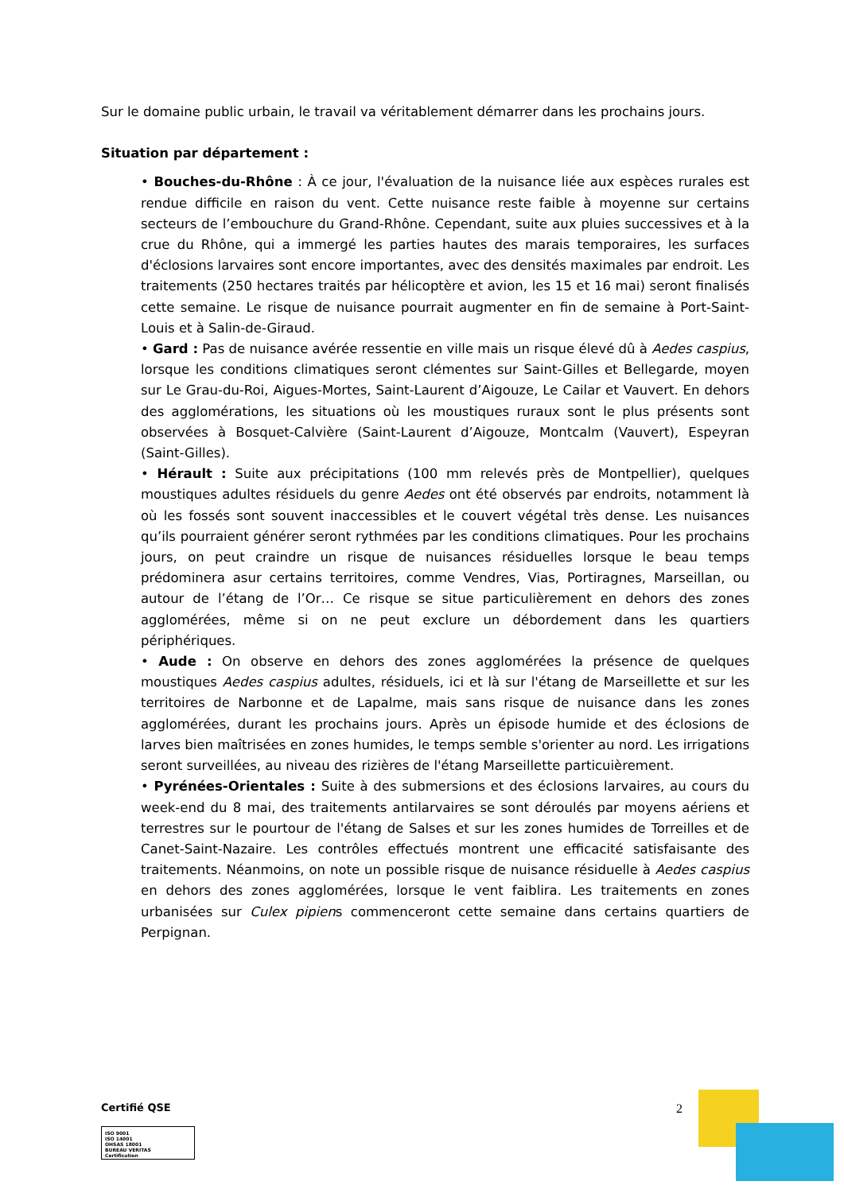Sur le domaine public urbain, le travail va véritablement démarrer dans les prochains jours.
Situation par département :
• Bouches-du-Rhône : À ce jour, l'évaluation de la nuisance liée aux espèces rurales est rendue difficile en raison du vent. Cette nuisance reste faible à moyenne sur certains secteurs de l’embouchure du Grand-Rhône. Cependant, suite aux pluies successives et à la crue du Rhône, qui a immergé les parties hautes des marais temporaires, les surfaces d'éclosions larvaires sont encore importantes, avec des densités maximales par endroit. Les traitements (250 hectares traités par hélicoptère et avion, les 15 et 16 mai) seront finalisés cette semaine. Le risque de nuisance pourrait augmenter en fin de semaine à Port-Saint-Louis et à Salin-de-Giraud.
• Gard : Pas de nuisance avérée ressentie en ville mais un risque élevé dû à Aedes caspius, lorsque les conditions climatiques seront clémentes sur Saint-Gilles et Bellegarde, moyen sur Le Grau-du-Roi, Aigues-Mortes, Saint-Laurent d’Aigouze, Le Cailar et Vauvert. En dehors des agglomérations, les situations où les moustiques ruraux sont le plus présents sont observées à Bosquet-Calvière (Saint-Laurent d’Aigouze, Montcalm (Vauvert), Espeyran (Saint-Gilles).
• Hérault : Suite aux précipitations (100 mm relevés près de Montpellier), quelques moustiques adultes résiduels du genre Aedes ont été observés par endroits, notamment là où les fossés sont souvent inaccessibles et le couvert végétal très dense. Les nuisances qu’ils pourraient générer seront rythmées par les conditions climatiques. Pour les prochains jours, on peut craindre un risque de nuisances résiduelles lorsque le beau temps prédominera asur certains territoires, comme Vendres, Vias, Portiragnes, Marseillan, ou autour de l’étang de l’Or… Ce risque se situe particulièrement en dehors des zones agglomérées, même si on ne peut exclure un débordement dans les quartiers périphériques.
• Aude : On observe en dehors des zones agglomérées la présence de quelques moustiques Aedes caspius adultes, résiduels, ici et là sur l'étang de Marseillette et sur les territoires de Narbonne et de Lapalme, mais sans risque de nuisance dans les zones agglomérées, durant les prochains jours. Après un épisode humide et des éclosions de larves bien maîtrisées en zones humides, le temps semble s'orienter au nord. Les irrigations seront surveillées, au niveau des rizières de l'étang Marseillette particuièrement.
• Pyrénées-Orientales : Suite à des submersions et des éclosions larvaires, au cours du week-end du 8 mai, des traitements antilarvaires se sont déroulés par moyens aériens et terrestres sur le pourtour de l'étang de Salses et sur les zones humides de Torreilles et de Canet-Saint-Nazaire. Les contrôles effectués montrent une efficacité satisfaisante des traitements. Néanmoins, on note un possible risque de nuisance résiduelle à Aedes caspius en dehors des zones agglomérées, lorsque le vent faiblira. Les traitements en zones urbanisées sur Culex pipiens commenceront cette semaine dans certains quartiers de Perpignan.
Certifié QSE
ISO 9001
ISO 14001
OHSAS 18001
BUREAU VERITAS
Certification
2